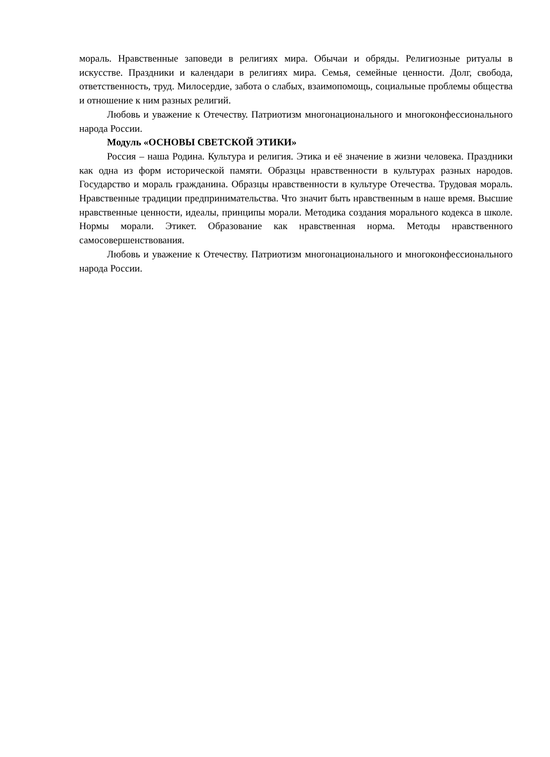мораль. Нравственные заповеди в религиях мира. Обычаи и обряды. Религиозные ритуалы в искусстве. Праздники и календари в религиях мира. Семья, семейные ценности. Долг, свобода, ответственность, труд. Милосердие, забота о слабых, взаимопомощь, социальные проблемы общества и отношение к ним разных религий.
Любовь и уважение к Отечеству. Патриотизм многонационального и многоконфессионального народа России.
Модуль «ОСНОВЫ СВЕТСКОЙ ЭТИКИ»
Россия – наша Родина. Культура и религия. Этика и её значение в жизни человека. Праздники как одна из форм исторической памяти. Образцы нравственности в культурах разных народов. Государство и мораль гражданина. Образцы нравственности в культуре Отечества. Трудовая мораль. Нравственные традиции предпринимательства. Что значит быть нравственным в наше время. Высшие нравственные ценности, идеалы, принципы морали. Методика создания морального кодекса в школе. Нормы морали. Этикет. Образование как нравственная норма. Методы нравственного самосовершенствования.
Любовь и уважение к Отечеству. Патриотизм многонационального и многоконфессионального народа России.